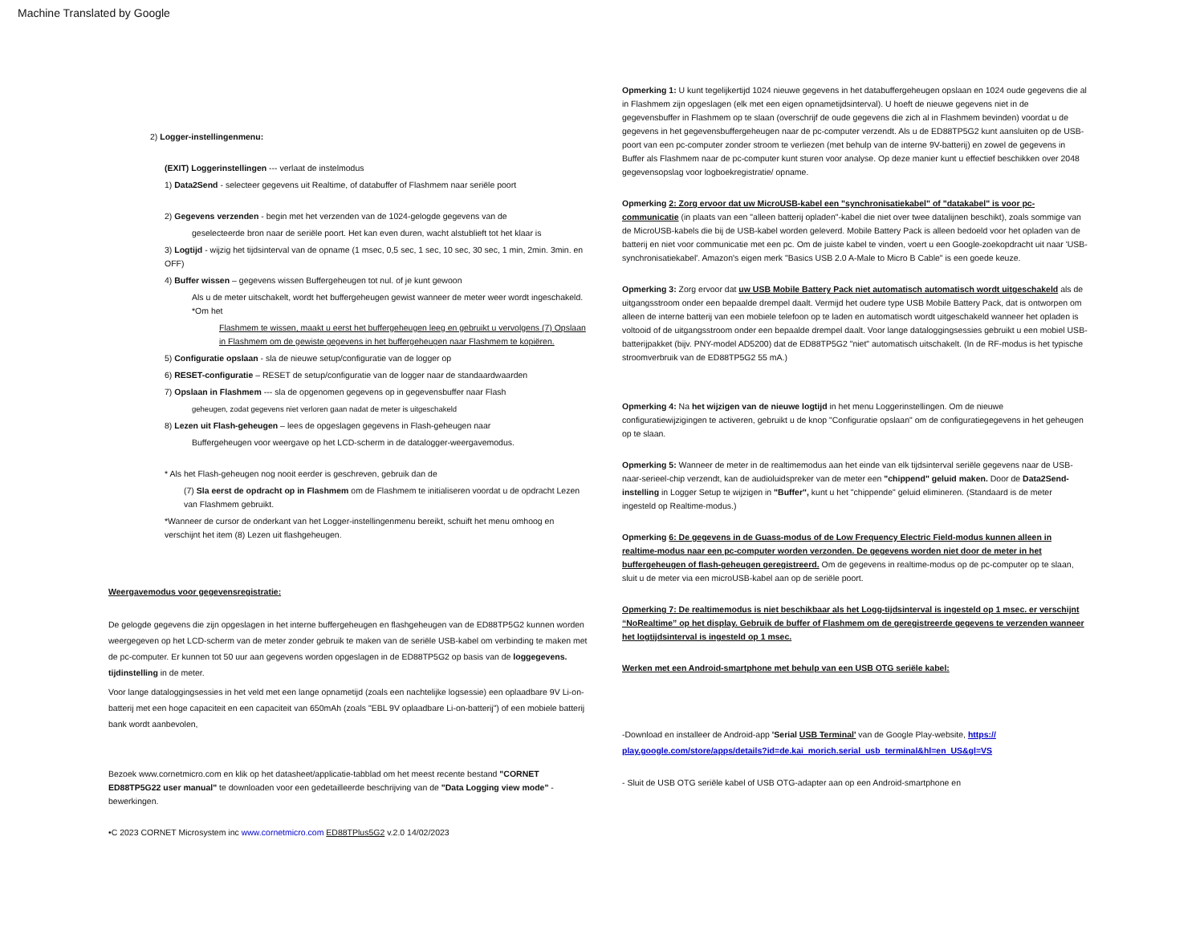Machine Translated by Google
2) Logger-instellingenmenu:
(EXIT) Loggerinstellingen --- verlaat de instelmodus
1) Data2Send - selecteer gegevens uit Realtime, of databuffer of Flashmem naar seriële poort
2) Gegevens verzenden - begin met het verzenden van de 1024-gelogde gegevens van de
geselecteerde bron naar de seriële poort. Het kan even duren, wacht alstublieft tot het klaar is
3) Logtijd - wijzig het tijdsinterval van de opname (1 msec, 0,5 sec, 1 sec, 10 sec, 30 sec, 1 min, 2min. 3min. en OFF)
4) Buffer wissen – gegevens wissen Buffergeheugen tot nul. of je kunt gewoon
Als u de meter uitschakelt, wordt het buffergeheugen gewist wanneer de meter weer wordt ingeschakeld. *Om het
Flashmem te wissen, maakt u eerst het buffergeheugen leeg en gebruikt u vervolgens (7) Opslaan in Flashmem om de gewiste gegevens in het buffergeheugen naar Flashmem te kopiëren.
5) Configuratie opslaan - sla de nieuwe setup/configuratie van de logger op
6) RESET-configuratie – RESET de setup/configuratie van de logger naar de standaardwaarden
7) Opslaan in Flashmem --- sla de opgenomen gegevens op in gegevensbuffer naar Flash
geheugen, zodat gegevens niet verloren gaan nadat de meter is uitgeschakeld
8) Lezen uit Flash-geheugen – lees de opgeslagen gegevens in Flash-geheugen naar
Buffergeheugen voor weergave op het LCD-scherm in de datalogger-weergavemodus.
* Als het Flash-geheugen nog nooit eerder is geschreven, gebruik dan de
(7) Sla eerst de opdracht op in Flashmem om de Flashmem te initialiseren voordat u de opdracht Lezen van Flashmem gebruikt.
*Wanneer de cursor de onderkant van het Logger-instellingenmenu bereikt, schuift het menu omhoog en verschijnt het item (8) Lezen uit flashgeheugen.
Weergavemodus voor gegevensregistratie:
De gelogde gegevens die zijn opgeslagen in het interne buffergeheugen en flashgeheugen van de ED88TP5G2 kunnen worden weergegeven op het LCD-scherm van de meter zonder gebruik te maken van de seriële USB-kabel om verbinding te maken met de pc-computer. Er kunnen tot 50 uur aan gegevens worden opgeslagen in de ED88TP5G2 op basis van de loggegevens. tijdinstelling in de meter.
Voor lange dataloggingsessies in het veld met een lange opnametijd (zoals een nachtelijke logsessie) een oplaadbare 9V Li-on-batterij met een hoge capaciteit en een capaciteit van 650mAh (zoals "EBL 9V oplaadbare Li-on-batterij") of een mobiele batterij bank wordt aanbevolen,
Bezoek www.cornetmicro.com en klik op het datasheet/applicatie-tabblad om het meest recente bestand "CORNET ED88TP5G22 user manual" te downloaden voor een gedetailleerde beschrijving van de "Data Logging view mode" -bewerkingen.
•C 2023 CORNET Microsystem inc www.cornetmicro.com ED88TPlus5G2 v.2.0 14/02/2023
Opmerking 1: U kunt tegelijkertijd 1024 nieuwe gegevens in het databuffergeheugen opslaan en 1024 oude gegevens die al in Flashmem zijn opgeslagen (elk met een eigen opnametijdsinterval). U hoeft de nieuwe gegevens niet in de gegevensbuffer in Flashmem op te slaan (overschrijf de oude gegevens die zich al in Flashmem bevinden) voordat u de gegevens in het gegevensbuffergeheugen naar de pc-computer verzendt. Als u de ED88TP5G2 kunt aansluiten op de USB-poort van een pc-computer zonder stroom te verliezen (met behulp van de interne 9V-batterij) en zowel de gegevens in Buffer als Flashmem naar de pc-computer kunt sturen voor analyse. Op deze manier kunt u effectief beschikken over 2048 gegevensopslag voor logboekregistratie/ opname.
Opmerking 2: Zorg ervoor dat uw MicroUSB-kabel een "synchronisatiekabel" of "datakabel" is voor pc-communicatie (in plaats van een "alleen batterij opladen"-kabel die niet over twee datalijnen beschikt), zoals sommige van de MicroUSB-kabels die bij de USB-kabel worden geleverd. Mobile Battery Pack is alleen bedoeld voor het opladen van de batterij en niet voor communicatie met een pc. Om de juiste kabel te vinden, voert u een Google-zoekopdracht uit naar 'USB-synchronisatiekabel'. Amazon's eigen merk "Basics USB 2.0 A-Male to Micro B Cable" is een goede keuze.
Opmerking 3: Zorg ervoor dat uw USB Mobile Battery Pack niet automatisch automatisch wordt uitgeschakeld als de uitgangsstroom onder een bepaalde drempel daalt. Vermijd het oudere type USB Mobile Battery Pack, dat is ontworpen om alleen de interne batterij van een mobiele telefoon op te laden en automatisch wordt uitgeschakeld wanneer het opladen is voltooid of de uitgangsstroom onder een bepaalde drempel daalt. Voor lange dataloggingsessies gebruikt u een mobiel USB-batterijpakket (bijv. PNY-model AD5200) dat de ED88TP5G2 "niet" automatisch uitschakelt. (In de RF-modus is het typische stroomverbruik van de ED88TP5G2 55 mA.)
Opmerking 4: Na het wijzigen van de nieuwe logtijd in het menu Loggerinstellingen. Om de nieuwe configuratiewijzigingen te activeren, gebruikt u de knop "Configuratie opslaan" om de configuratiegegevens in het geheugen op te slaan.
Opmerking 5: Wanneer de meter in de realtimemodus aan het einde van elk tijdsinterval seriële gegevens naar de USB-naar-serieel-chip verzendt, kan de audioluidspreker van de meter een "chippend" geluid maken. Door de Data2Send-instelling in Logger Setup te wijzigen in "Buffer", kunt u het "chippende" geluid elimineren. (Standaard is de meter ingesteld op Realtime-modus.)
Opmerking 6: De gegevens in de Guass-modus of de Low Frequency Electric Field-modus kunnen alleen in realtime-modus naar een pc-computer worden verzonden. De gegevens worden niet door de meter in het buffergeheugen of flash-geheugen geregistreerd. Om de gegevens in realtime-modus op de pc-computer op te slaan, sluit u de meter via een microUSB-kabel aan op de seriële poort.
Opmerking 7: De realtimemodus is niet beschikbaar als het Logg-tijdsinterval is ingesteld op 1 msec. er verschijnt “NoRealtime” op het display. Gebruik de buffer of Flashmem om de geregistreerde gegevens te verzenden wanneer het logtijdsinterval is ingesteld op 1 msec.
Werken met een Android-smartphone met behulp van een USB OTG seriële kabel:
-Download en installeer de Android-app 'Serial USB Terminal' van de Google Play-website, https:// play.google.com/store/apps/details?id=de.kai_morich.serial_usb_terminal&hl=en_US&gl=VS
- Sluit de USB OTG seriële kabel of USB OTG-adapter aan op een Android-smartphone en